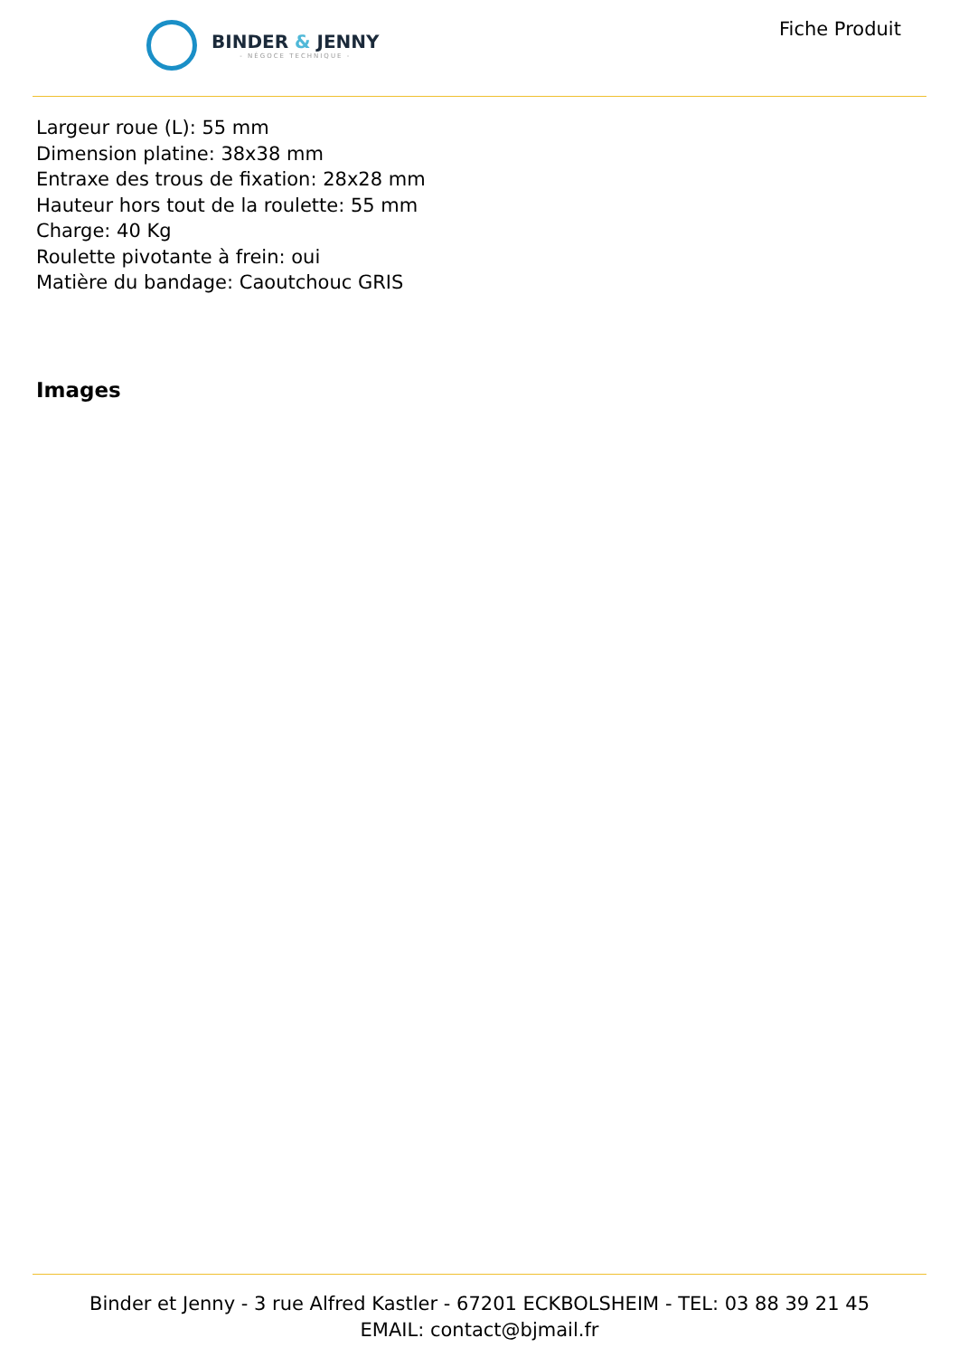BINDER & JENNY
- NÉGOCE TECHNIQUE -
Fiche Produit
Largeur roue (L): 55 mm
Dimension platine: 38x38 mm
Entraxe des trous de fixation: 28x28 mm
Hauteur hors tout de la roulette: 55 mm
Charge: 40 Kg
Roulette pivotante à frein: oui
Matière du bandage: Caoutchouc GRIS
Images
Binder et Jenny - 3 rue Alfred Kastler - 67201 ECKBOLSHEIM - TEL: 03 88 39 21 45
EMAIL: contact@bjmail.fr